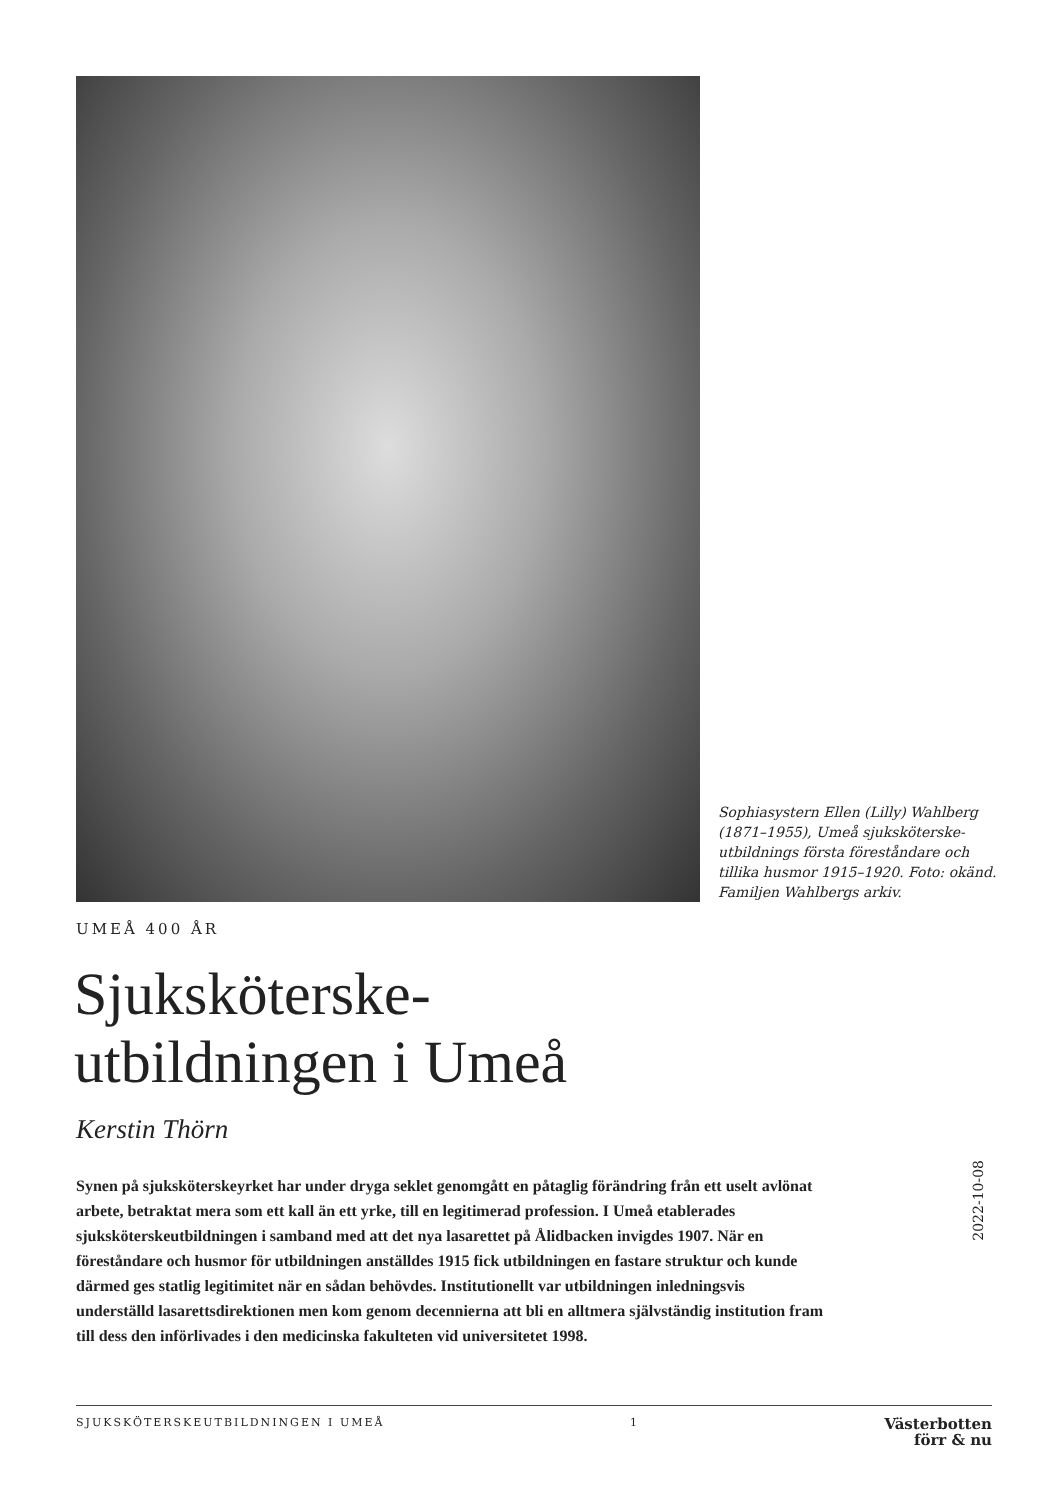Sophiasystern Ellen (Lilly) Wahlberg (1871–1955), Umeå sjuksköterske-utbildnings första föreståndare och tillika husmor 1915–1920. Foto: okänd. Familjen Wahlbergs arkiv.
UMEÅ 400 ÅR
Sjuksköterske-
utbildningen i Umeå
Kerstin Thörn
Synen på sjuksköterskeyrket har under dryga seklet genomgått en påtaglig förändring från ett uselt avlönat arbete, betraktat mera som ett kall än ett yrke, till en legitimerad profession. I Umeå etablerades sjuksköterskeutbildningen i samband med att det nya lasarettet på Ålidbacken invigdes 1907. När en föreståndare och husmor för utbildningen anställdes 1915 fick utbildningen en fastare struktur och kunde därmed ges statlig legitimitet när en sådan behövdes. Institutionellt var utbildningen inledningsvis underställd lasarettsdirektionen men kom genom decennierna att bli en alltmera självständig institution fram till dess den införlivades i den medicinska fakulteten vid universitetet 1998.
2022-10-08
SJUKSKÖTERSKEUTBILDNINGEN I UMEÅ 1 Västerbotten
förr & nu